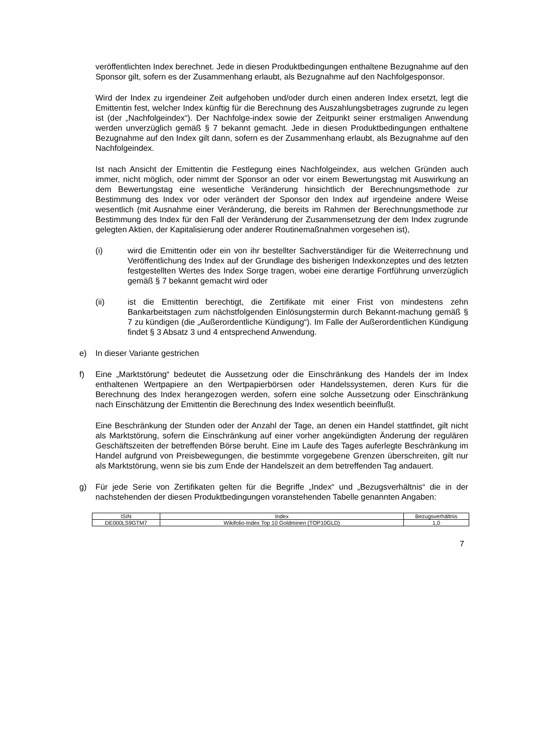veröffentlichten Index berechnet. Jede in diesen Produktbedingungen enthaltene Bezugnahme auf den Sponsor gilt, sofern es der Zusammenhang erlaubt, als Bezugnahme auf den Nachfolgesponsor.
Wird der Index zu irgendeiner Zeit aufgehoben und/oder durch einen anderen Index ersetzt, legt die Emittentin fest, welcher Index künftig für die Berechnung des Auszahlungsbetrages zugrunde zu legen ist (der „Nachfolgeindex“). Der Nachfolge-index sowie der Zeitpunkt seiner erstmaligen Anwendung werden unverzüglich gemäß § 7 bekannt gemacht. Jede in diesen Produktbedingungen enthaltene Bezugnahme auf den Index gilt dann, sofern es der Zusammenhang erlaubt, als Bezugnahme auf den Nachfolgeindex.
Ist nach Ansicht der Emittentin die Festlegung eines Nachfolgeindex, aus welchen Gründen auch immer, nicht möglich, oder nimmt der Sponsor an oder vor einem Bewertungstag mit Auswirkung an dem Bewertungstag eine wesentliche Veränderung hinsichtlich der Berechnungsmethode zur Bestimmung des Index vor oder verändert der Sponsor den Index auf irgendeine andere Weise wesentlich (mit Ausnahme einer Veränderung, die bereits im Rahmen der Berechnungsmethode zur Bestimmung des Index für den Fall der Veränderung der Zusammensetzung der dem Index zugrunde gelegten Aktien, der Kapitalisierung oder anderer Routinemaßnahmen vorgesehen ist),
(i) wird die Emittentin oder ein von ihr bestellter Sachverständiger für die Weiterrechnung und Veröffentlichung des Index auf der Grundlage des bisherigen Indexkonzeptes und des letzten festgestellten Wertes des Index Sorge tragen, wobei eine derartige Fortführung unverzüglich gemäß § 7 bekannt gemacht wird oder
(ii) ist die Emittentin berechtigt, die Zertifikate mit einer Frist von mindestens zehn Bankarbeitstagen zum nächstfolgenden Einlösungstermin durch Bekannt-machung gemäß § 7 zu kündigen (die „Außerordentliche Kündigung“). Im Falle der Außerordentlichen Kündigung findet § 3 Absatz 3 und 4 entsprechend Anwendung.
e) In dieser Variante gestrichen
f) Eine „Marktstörung“ bedeutet die Aussetzung oder die Einschränkung des Handels der im Index enthaltenen Wertpapiere an den Wertpapierbörsen oder Handelssystemen, deren Kurs für die Berechnung des Index herangezogen werden, sofern eine solche Aussetzung oder Einschränkung nach Einschätzung der Emittentin die Berechnung des Index wesentlich beeinflußt.
Eine Beschränkung der Stunden oder der Anzahl der Tage, an denen ein Handel stattfindet, gilt nicht als Marktstörung, sofern die Einschränkung auf einer vorher angekündigten Änderung der regulären Geschäftszeiten der betreffenden Börse beruht. Eine im Laufe des Tages auferlegte Beschränkung im Handel aufgrund von Preisbewegungen, die bestimmte vorgegebene Grenzen überschreiten, gilt nur als Marktstörung, wenn sie bis zum Ende der Handelszeit an dem betreffenden Tag andauert.
g) Für jede Serie von Zertifikaten gelten für die Begriffe „Index“ und „Bezugsverhältnis“ die in der nachstehenden der diesen Produktbedingungen voranstehenden Tabelle genannten Angaben:
| ISIN | Index | Bezugsverhältnis |
| --- | --- | --- |
| DE000LS9GTM7 | Wikifolio-Index Top 10 Goldminen (TOP10GLD) | 1,0 |
7